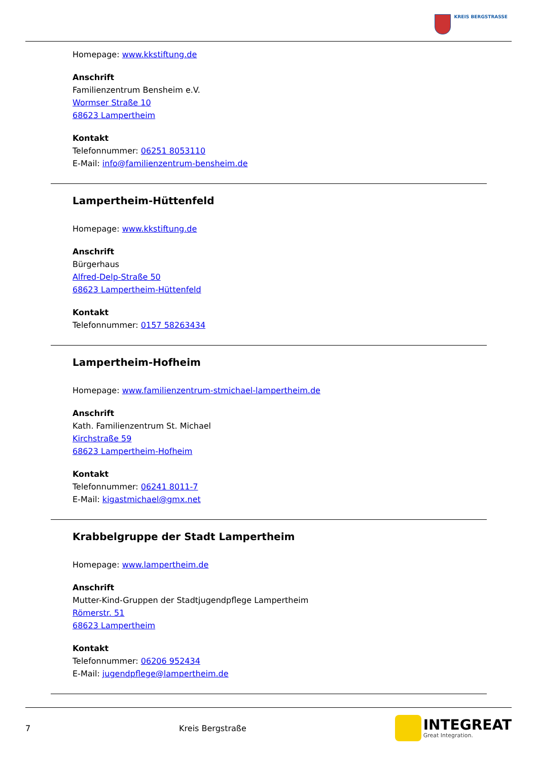KREIS BERGSTRASSE
Homepage: www.kkstiftung.de
Anschrift
Familienzentrum Bensheim e.V.
Wormser Straße 10
68623 Lampertheim
Kontakt
Telefonnummer: 06251 8053110
E-Mail: info@familienzentrum-bensheim.de
Lampertheim-Hüttenfeld
Homepage: www.kkstiftung.de
Anschrift
Bürgerhaus
Alfred-Delp-Straße 50
68623 Lampertheim-Hüttenfeld
Kontakt
Telefonnummer: 0157 58263434
Lampertheim-Hofheim
Homepage: www.familienzentrum-stmichael-lampertheim.de
Anschrift
Kath. Familienzentrum St. Michael
Kirchstraße 59
68623 Lampertheim-Hofheim
Kontakt
Telefonnummer: 06241 8011-7
E-Mail: kigastmichael@gmx.net
Krabbelgruppe der Stadt Lampertheim
Homepage: www.lampertheim.de
Anschrift
Mutter-Kind-Gruppen der Stadtjugendpflege Lampertheim
Römerstr. 51
68623 Lampertheim
Kontakt
Telefonnummer: 06206 952434
E-Mail: jugendpflege@lampertheim.de
7 Kreis Bergstraße
INTEGREAT
Great Integration.